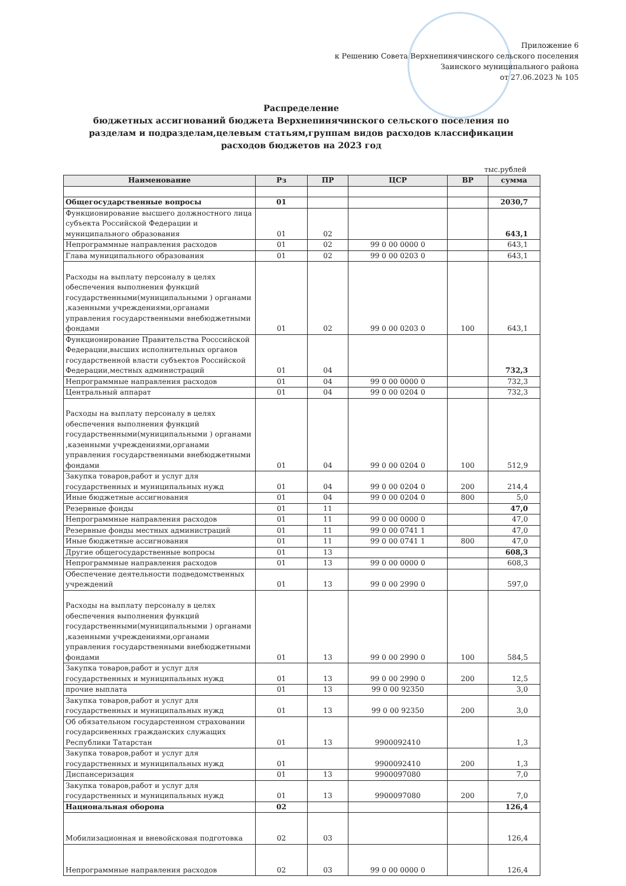Приложение 6
к Решению Совета Верхнепинячинского сельского поселения
Заинского муниципального района
от 27.06.2023 № 105
Распределение
бюджетных ассигнований бюджета Верхнепинячинского сельского поселения по разделам и подразделам,целевым статьям,группам видов расходов классификации расходов бюджетов на 2023 год
тыс.рублей
| Наименование | Рз | ПР | ЦСР | ВР | сумма |
| --- | --- | --- | --- | --- | --- |
| Общегосударственные вопросы | 01 | | | | 2030,7 |
| Функционирование высшего должностного лица субъекта Российской Федерации и муниципального образования | 01 | 02 | | | 643,1 |
| Непрограммные направления расходов | 01 | 02 | 99 0 00 0000 0 | | 643,1 |
| Глава муниципального образования | 01 | 02 | 99 0 00 0203 0 | | 643,1 |
| Расходы на выплату персоналу в целях обеспечения выполнения функций государственными(муниципальными ) органами ,казенными учреждениями,органами управления государственными внебюджетными фондами | 01 | 02 | 99 0 00 0203 0 | 100 | 643,1 |
| Функционирование Правительства Росссийской Федерации,высших исполнительных органов государственной власти субъектов Российской Федерации,местных администраций | 01 | 04 | | | 732,3 |
| Непрограммные направления расходов | 01 | 04 | 99 0 00 0000 0 | | 732,3 |
| Центральный аппарат | 01 | 04 | 99 0 00 0204 0 | | 732,3 |
| Расходы на выплату персоналу в целях обеспечения выполнения функций государственными(муниципальными ) органами ,казенными учреждениями,органами управления государственными внебюджетными фондами | 01 | 04 | 99 0 00 0204 0 | 100 | 512,9 |
| Закупка товаров,работ и услуг для государственных и муниципальных нужд | 01 | 04 | 99 0 00 0204 0 | 200 | 214,4 |
| Иные бюджетные ассигнования | 01 | 04 | 99 0 00 0204 0 | 800 | 5,0 |
| Резервные фонды | 01 | 11 | | | 47,0 |
| Непрограммные направления расходов | 01 | 11 | 99 0 00 0000 0 | | 47,0 |
| Резервные фонды местных администраций | 01 | 11 | 99 0 00 0741 1 | | 47,0 |
| Иные бюджетные ассигнования | 01 | 11 | 99 0 00 0741 1 | 800 | 47,0 |
| Другие общегосударственные вопросы | 01 | 13 | | | 608,3 |
| Непрограммные направления расходов | 01 | 13 | 99 0 00 0000 0 | | 608,3 |
| Обеспечение деятельности подведомственных учреждений | 01 | 13 | 99 0 00 2990 0 | | 597,0 |
| Расходы на выплату персоналу в целях обеспечения выполнения функций государственными(муниципальными ) органами ,казенными учреждениями,органами управления государственными внебюджетными фондами | 01 | 13 | 99 0 00 2990 0 | 100 | 584,5 |
| Закупка товаров,работ и услуг для государственных и муниципальных нужд | 01 | 13 | 99 0 00 2990 0 | 200 | 12,5 |
| прочие выплата | 01 | 13 | 99 0 00 92350 | | 3,0 |
| Закупка товаров,работ и услуг для государственных и муниципальных нужд | 01 | 13 | 99 0 00 92350 | 200 | 3,0 |
| Об обязательном государстенном страховании государсивенных гражданских служащих Республики Татарстан | 01 | 13 | 9900092410 | | 1,3 |
| Закупка товаров,работ и услуг для государственных и муниципальных нужд | 01 | | 9900092410 | 200 | 1,3 |
| Диспансеризация | 01 | 13 | 9900097080 | | 7,0 |
| Закупка товаров,работ и услуг для государственных и муниципальных нужд | 01 | 13 | 9900097080 | 200 | 7,0 |
| Национальная оборона | 02 | | | | 126,4 |
| Мобилизационная и вневойсковая подготовка | 02 | 03 | | | 126,4 |
| Непрограммные направления расходов | 02 | 03 | 99 0 00 0000 0 | | 126,4 |